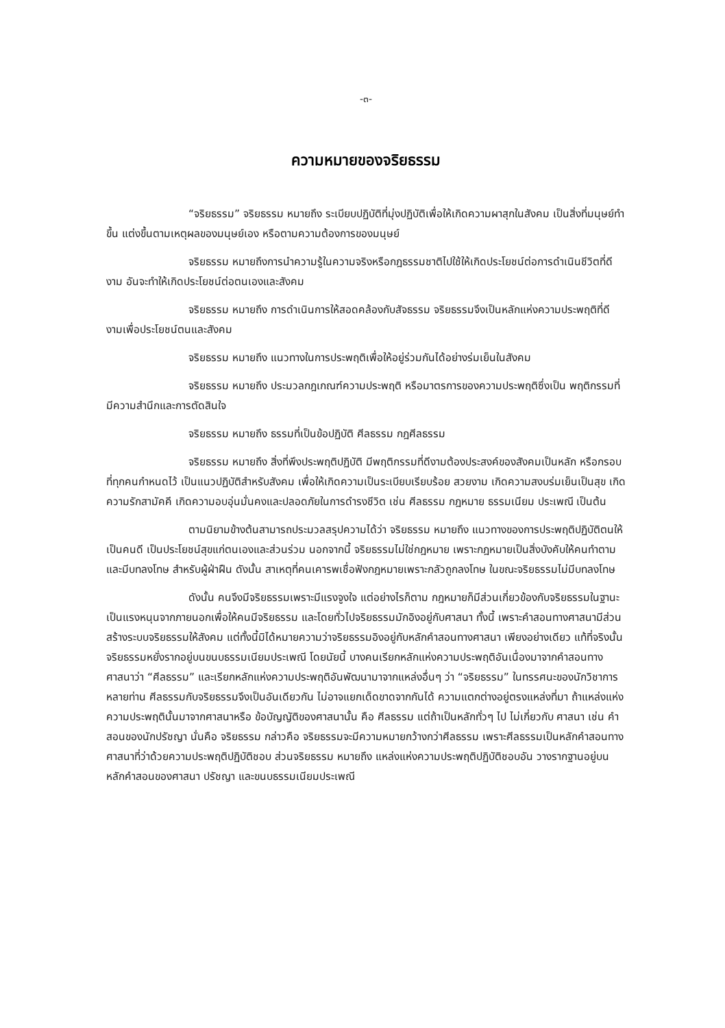-๓-
ความหมายของจริยธรรม
“จริยธรรม” จริยธรรม หมายถึง ระเบียบปฏิบัติที่มุ่งปฏิบัติเพื่อให้เกิดความผาสุกในสังคม เป็นสิ่งที่มนุษย์ทำขึ้น แต่งขึ้นตามเหตุผลของมนุษย์เอง หรือตามความต้องการของมนุษย์
จริยธรรม หมายถึงการนำความรู้ในความจริงหรือกฎธรรมชาติไปใช้ให้เกิดประโยชน์ต่อการดำเนินชีวิตที่ดีงาม อันจะทำให้เกิดประโยชน์ต่อตนเองและสังคม
จริยธรรม หมายถึง การดำเนินการให้สอดคล้องกับสัจธรรม จริยธรรมจึงเป็นหลักแห่งความประพฤติที่ดีงามเพื่อประโยชน์ตนและสังคม
จริยธรรม หมายถึง แนวทางในการประพฤติเพื่อให้อยู่ร่วมกันได้อย่างร่มเย็นในสังคม
จริยธรรม หมายถึง ประมวลกฎเกณฑ์ความประพฤติ หรือมาตรการของความประพฤติซึ่งเป็น พฤติกรรมที่มีความสำนึกและการตัดสินใจ
จริยธรรม หมายถึง ธรรมที่เป็นข้อปฏิบัติ ศีลธรรม กฎศีลธรรม
จริยธรรม หมายถึง สิ่งที่พึงประพฤติปฏิบัติ มีพฤติกรรมที่ดีงามต้องประสงค์ของสังคมเป็นหลัก หรือกรอบที่ทุกคนกำหนดไว้ เป็นแนวปฏิบัติสำหรับสังคม เพื่อให้เกิดความเป็นระเบียบเรียบร้อย สวยงาม เกิดความสงบร่มเย็นเป็นสุข เกิดความรักสามัคคี เกิดความอบอุ่นมั่นคงและปลอดภัยในการดำรงชีวิต เช่น ศีลธรรม กฎหมาย ธรรมเนียม ประเพณี เป็นต้น
ตามนิยามข้างต้นสามารถประมวลสรุปความได้ว่า จริยธรรม หมายถึง แนวทางของการประพฤติปฏิบัติตนให้เป็นคนดี เป็นประโยชน์สุขแก่ตนเองและส่วนร่วม นอกจากนี้ จริยธรรมไม่ใช่กฎหมาย เพราะกฎหมายเป็นสิ่งบังคับให้คนทำตามและมีบทลงโทษ สำหรับผู้ฝ่าฝืน ดังนั้น สาเหตุที่คนเคารพเชื่อฟังกฎหมายเพราะกลัวถูกลงโทษ ในขณะจริยธรรมไม่มีบทลงโทษ
ดังนั้น คนจึงมีจริยธรรมเพราะมีแรงจูงใจ แต่อย่างไรก็ตาม กฎหมายก็มีส่วนเกี่ยวข้องกับจริยธรรมในฐานะเป็นแรงหนุนจากภายนอกเพื่อให้คนมีจริยธรรม และโดยทั่วไปจริยธรรมมักอิงอยู่กับศาสนา ทั้งนี้ เพราะคำสอนทางศาสนามีส่วนสร้างระบบจริยธรรมให้สังคม แต่ทั้งนี้มิได้หมายความว่าจริยธรรมอิงอยู่กับหลักคำสอนทางศาสนา เพียงอย่างเดียว แท้ที่จริงนั้นจริยธรรมหยั่งรากอยู่บนขนบธรรมเนียมประเพณี โดยนัยนี้ บางคนเรียกหลักแห่งความประพฤติอันเนื่องมาจากคำสอนทางศาสนาว่า “ศีลธรรม” และเรียกหลักแห่งความประพฤติอันพัฒนามาจากแหล่งอื่นๆ ว่า “จริยธรรม” ในทรรศนะของนักวิชาการหลายท่าน ศีลธรรมกับจริยธรรมจึงเป็นอันเดียวกัน ไม่อาจแยกเด็ดขาดจากกันได้ ความแตกต่างอยู่ตรงแหล่งที่มา ถ้าแหล่งแห่งความประพฤตินั้นมาจากศาสนาหรือ ข้อบัญญัติของศาสนานั้น คือ ศีลธรรม แต่ถ้าเป็นหลักทั่วๆ ไป ไม่เกี่ยวกับ ศาสนา เช่น คำสอนของนักปรัชญา นั่นคือ จริยธรรม กล่าวคือ จริยธรรมจะมีความหมายกว้างกว่าศีลธรรม เพราะศีลธรรมเป็นหลักคำสอนทางศาสนาที่ว่าด้วยความประพฤติปฏิบัติชอบ ส่วนจริยธรรม หมายถึง แหล่งแห่งความประพฤติปฏิบัติชอบอัน วางรากฐานอยู่บนหลักคำสอนของศาสนา ปรัชญา และขนบธรรมเนียมประเพณี